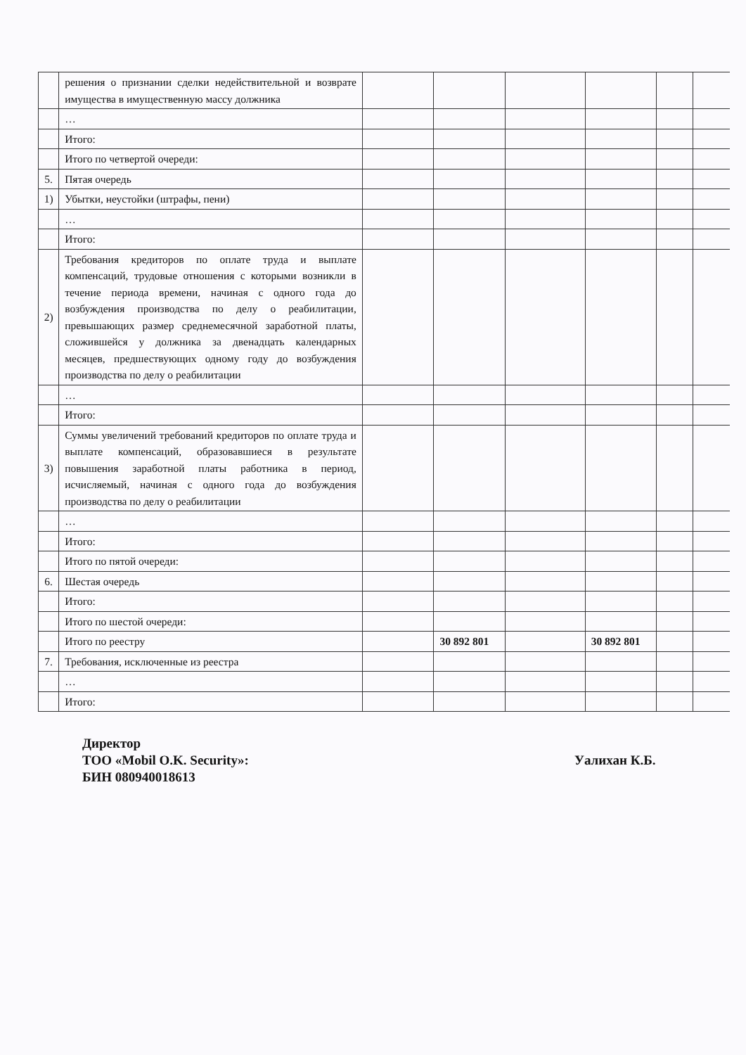| | решения о признании сделки недействительной и возврате имущества в имущественную массу должника | | | | | | |
| | … | | | | | | |
| | Итого: | | | | | | |
| | Итого по четвертой очереди: | | | | | | |
| 5. | Пятая очередь | | | | | | |
| 1) | Убытки, неустойки (штрафы, пени) | | | | | | |
| | … | | | | | | |
| | Итого: | | | | | | |
| 2) | Требования кредиторов по оплате труда и выплате компенсаций, трудовые отношения с которыми возникли в течение периода времени, начиная с одного года до возбуждения производства по делу о реабилитации, превышающих размер среднемесячной заработной платы, сложившейся у должника за двенадцать календарных месяцев, предшествующих одному году до возбуждения производства по делу о реабилитации | | | | | | |
| | … | | | | | | |
| | Итого: | | | | | | |
| 3) | Суммы увеличений требований кредиторов по оплате труда и выплате компенсаций, образовавшиеся в результате повышения заработной платы работника в период, исчисляемый, начиная с одного года до возбуждения производства по делу о реабилитации | | | | | | |
| | … | | | | | | |
| | Итого: | | | | | | |
| | Итого по пятой очереди: | | | | | | |
| 6. | Шестая очередь | | | | | | |
| | Итого: | | | | | | |
| | Итого по шестой очереди: | | | | | | |
| | Итого по реестру | | 30 892 801 | | 30 892 801 | | |
| 7. | Требования, исключенные из реестра | | | | | | |
| | … | | | | | | |
| | Итого: | | | | | | |
Директор
ТОО «Mobil O.K. Security»:
БИН 080940018613
Уалихан К.Б.